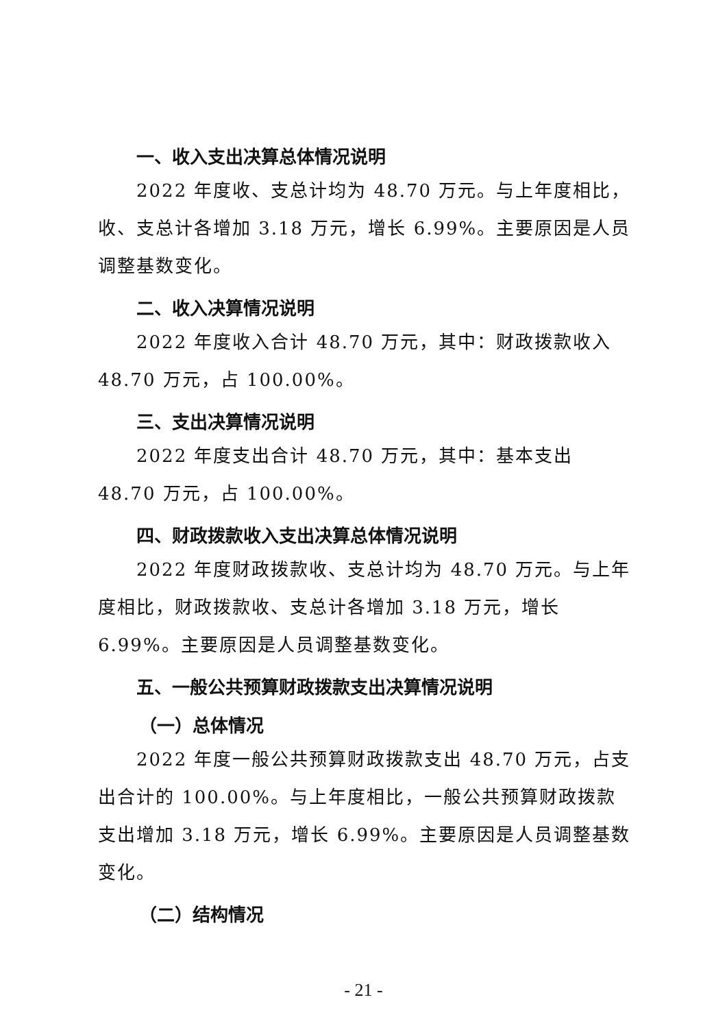一、收入支出决算总体情况说明
2022 年度收、支总计均为 48.70 万元。与上年度相比，收、支总计各增加 3.18 万元，增长 6.99%。主要原因是人员调整基数变化。
二、收入决算情况说明
2022 年度收入合计 48.70 万元，其中：财政拨款收入 48.70 万元，占 100.00%。
三、支出决算情况说明
2022 年度支出合计 48.70 万元，其中：基本支出 48.70 万元，占 100.00%。
四、财政拨款收入支出决算总体情况说明
2022 年度财政拨款收、支总计均为 48.70 万元。与上年度相比，财政拨款收、支总计各增加 3.18 万元，增长 6.99%。主要原因是人员调整基数变化。
五、一般公共预算财政拨款支出决算情况说明
（一）总体情况
2022 年度一般公共预算财政拨款支出 48.70 万元，占支出合计的 100.00%。与上年度相比，一般公共预算财政拨款支出增加 3.18 万元，增长 6.99%。主要原因是人员调整基数变化。
（二）结构情况
- 21 -